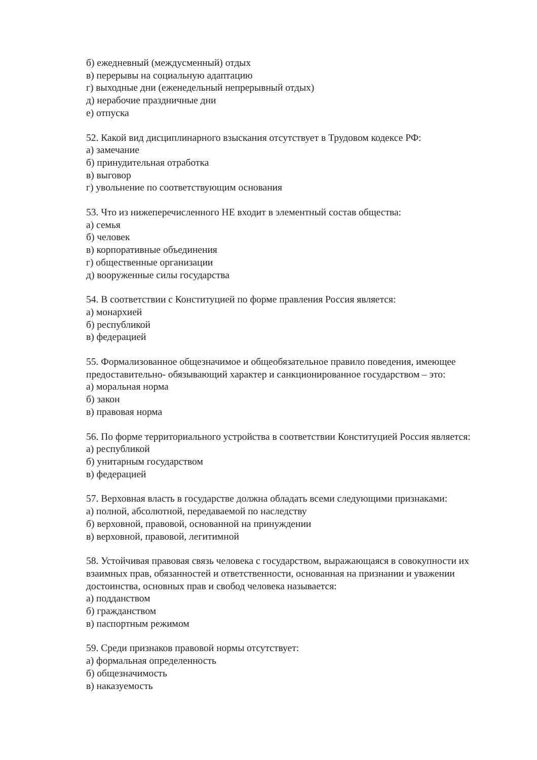б) ежедневный (междусменный) отдых
в) перерывы на социальную адаптацию
г) выходные дни (еженедельный непрерывный отдых)
д) нерабочие праздничные дни
е) отпуска
52. Какой вид дисциплинарного взыскания отсутствует в Трудовом кодексе РФ:
а) замечание
б) принудительная отработка
в) выговор
г) увольнение по соответствующим основания
53. Что из нижеперечисленного НЕ входит в элементный состав общества:
а) семья
б) человек
в) корпоративные объединения
г) общественные организации
д) вооруженные силы государства
54. В соответствии с Конституцией по форме правления Россия является:
а) монархией
б) республикой
в) федерацией
55. Формализованное общезначимое и общеобязательное правило поведения, имеющее предоставительно- обязывающий характер и санкционированное государством – это:
а) моральная норма
б) закон
в) правовая норма
56. По форме территориального устройства в соответствии Конституцией Россия является:
а) республикой
б) унитарным государством
в) федерацией
57. Верховная власть в государстве должна обладать всеми следующими признаками:
а) полной, абсолютной, передаваемой по наследству
б) верховной, правовой, основанной на принуждении
в) верховной, правовой, легитимной
58. Устойчивая правовая связь человека с государством, выражающаяся в совокупности их взаимных прав, обязанностей и ответственности, основанная на признании и уважении достоинства, основных прав и свобод человека называется:
а) подданством
б) гражданством
в) паспортным режимом
59. Среди признаков правовой нормы отсутствует:
а) формальная определенность
б) общезначимость
в) наказуемость